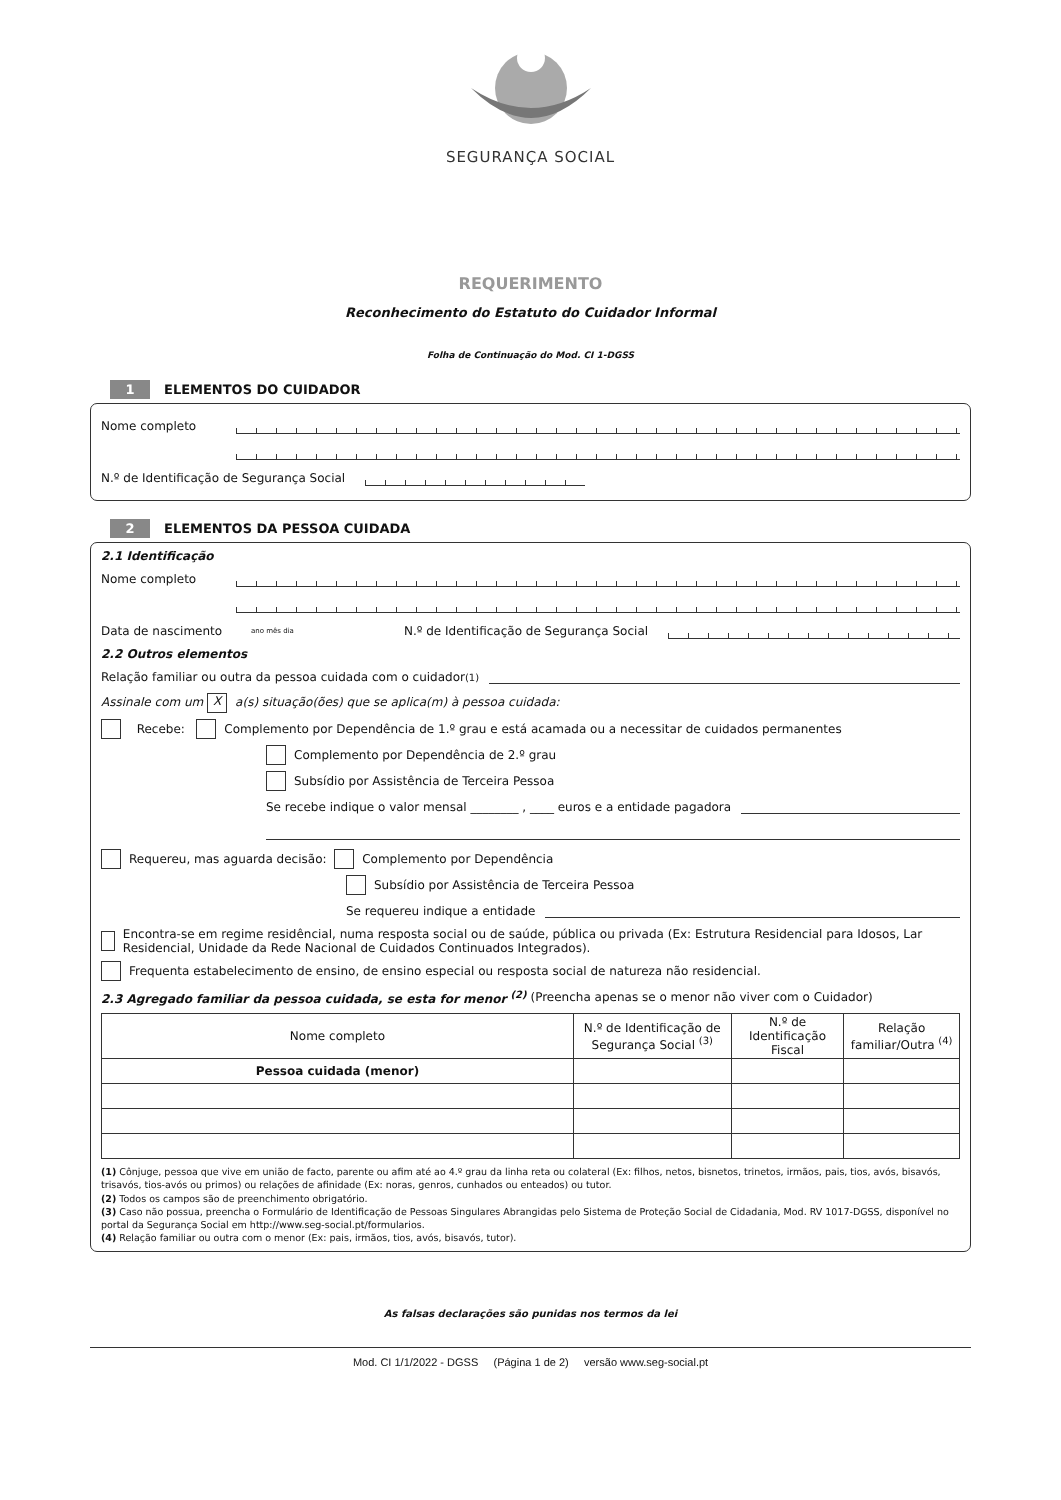SEGURANÇA SOCIAL
REQUERIMENTO
Reconhecimento do Estatuto do Cuidador Informal
Folha de Continuação do Mod. CI 1-DGSS
1 ELEMENTOS DO CUIDADOR
Nome completo
N.º de Identificação de Segurança Social
2 ELEMENTOS DA PESSOA CUIDADA
2.1 Identificação
Nome completo
Data de nascimento ano mês dia N.º de Identificação de Segurança Social
2.2 Outros elementos
Relação familiar ou outra da pessoa cuidada com o cuidador <sup>(1)</sup>
Assinale com um X a(s) situação(ões) que se aplica(m) à pessoa cuidada:
Recebe: Complemento por Dependência de 1.º grau e está acamada ou a necessitar de cuidados permanentes
Complemento por Dependência de 2.º grau
Subsídio por Assistência de Terceira Pessoa
Se recebe indique o valor mensal ________ , ____ euros e a entidade pagadora
Requereu, mas aguarda decisão: Complemento por Dependência
Subsídio por Assistência de Terceira Pessoa
Se requereu indique a entidade
Encontra-se em regime residêncial, numa resposta social ou de saúde, pública ou privada (Ex: Estrutura Residencial para Idosos, Lar Residencial, Unidade da Rede Nacional de Cuidados Continuados Integrados).
Frequenta estabelecimento de ensino, de ensino especial ou resposta social de natureza não residencial.
2.3 Agregado familiar da pessoa cuidada, se esta for menor <sup>(2)</sup> (Preencha apenas se o menor não viver com o Cuidador)
| Nome completo | N.º de Identificação de Segurança Social <sup>(3)</sup> | N.º de Identificação Fiscal | Relação familiar/Outra <sup>(4)</sup> |
| --- | --- | --- | --- |
| Pessoa cuidada (menor) | | | |
(1) Cônjuge, pessoa que vive em união de facto, parente ou afim até ao 4.º grau da linha reta ou colateral (Ex: filhos, netos, bisnetos, trinetos, irmãos, pais, tios, avós, bisavós, trisavós, tios-avós ou primos) ou relações de afinidade (Ex: noras, genros, cunhados ou enteados) ou tutor.
(2) Todos os campos são de preenchimento obrigatório.
(3) Caso não possua, preencha o Formulário de Identificação de Pessoas Singulares Abrangidas pelo Sistema de Proteção Social de Cidadania, Mod. RV 1017-DGSS, disponível no portal da Segurança Social em http://www.seg-social.pt/formularios.
(4) Relação familiar ou outra com o menor (Ex: pais, irmãos, tios, avós, bisavós, tutor).
As falsas declarações são punidas nos termos da lei
Mod. CI 1/1/2022 - DGSS (Página 1 de 2) versão www.seg-social.pt